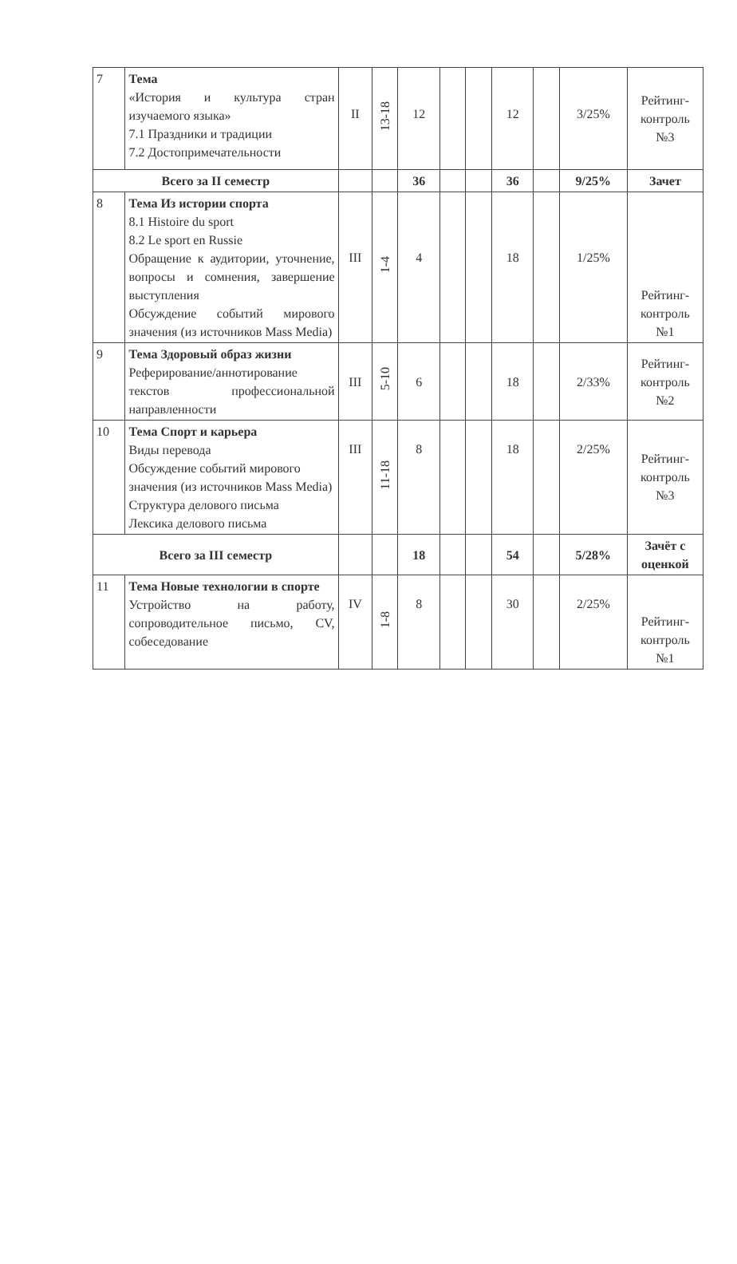| 7 | Тема «История и культура стран изучаемого языка» 7.1 Праздники и традиции 7.2 Достопримечательности | II | 13-18 | 12 | | | 12 | | 3/25% | Рейтинг-контроль №3 |
| Всего за II семестр | | | | 36 | | | 36 | | 9/25% | Зачет |
| 8 | Тема Из истории спорта 8.1 Histoire du sport 8.2 Le sport en Russie Обращение к аудитории, уточнение, вопросы и сомнения, завершение выступления Обсуждение событий мирового значения (из источников Mass Media) | III | 1-4 | 4 | | | 18 | | 1/25% | Рейтинг-контроль №1 |
| 9 | Тема Здоровый образ жизни Реферирование/аннотирование текстов профессиональной направленности | III | 5-10 | 6 | | | 18 | | 2/33% | Рейтинг-контроль №2 |
| 10 | Тема Спорт и карьера Виды перевода Обсуждение событий мирового значения (из источников Mass Media) Структура делового письма Лексика делового письма | III | 11-18 | 8 | | | 18 | | 2/25% | Рейтинг-контроль №3 |
| Всего за III семестр | | | | 18 | | | 54 | | 5/28% | Зачёт с оценкой |
| 11 | Тема Новые технологии в спорте Устройство на работу, сопроводительное письмо, CV, собеседование | IV | 1-8 | 8 | | | 30 | | 2/25% | Рейтинг-контроль №1 |